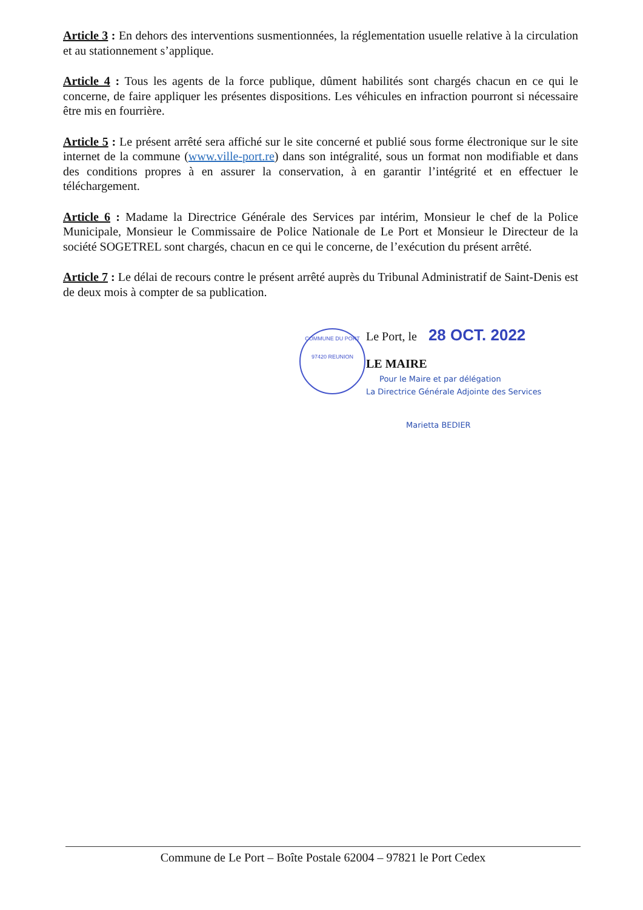Article 3 : En dehors des interventions susmentionnées, la réglementation usuelle relative à la circulation et au stationnement s’applique.
Article 4 : Tous les agents de la force publique, dûment habilités sont chargés chacun en ce qui le concerne, de faire appliquer les présentes dispositions. Les véhicules en infraction pourront si nécessaire être mis en fourrière.
Article 5 : Le présent arrêté sera affiché sur le site concerné et publié sous forme électronique sur le site internet de la commune (www.ville-port.re) dans son intégralité, sous un format non modifiable et dans des conditions propres à en assurer la conservation, à en garantir l’intégrité et en effectuer le téléchargement.
Article 6 : Madame la Directrice Générale des Services par intérim, Monsieur le chef de la Police Municipale, Monsieur le Commissaire de Police Nationale de Le Port et Monsieur le Directeur de la société SOGETREL sont chargés, chacun en ce qui le concerne, de l’exécution du présent arrêté.
Article 7 : Le délai de recours contre le présent arrêté auprès du Tribunal Administratif de Saint-Denis est de deux mois à compter de sa publication.
COMMUNE DU PORT
97420 REUNION
Le Port, le 28 OCT. 2022
LE MAIRE
Pour le Maire et par délégation
La Directrice Générale Adjointe des Services
Marietta BEDIER
Commune de Le Port – Boîte Postale 62004 – 97821 le Port Cedex